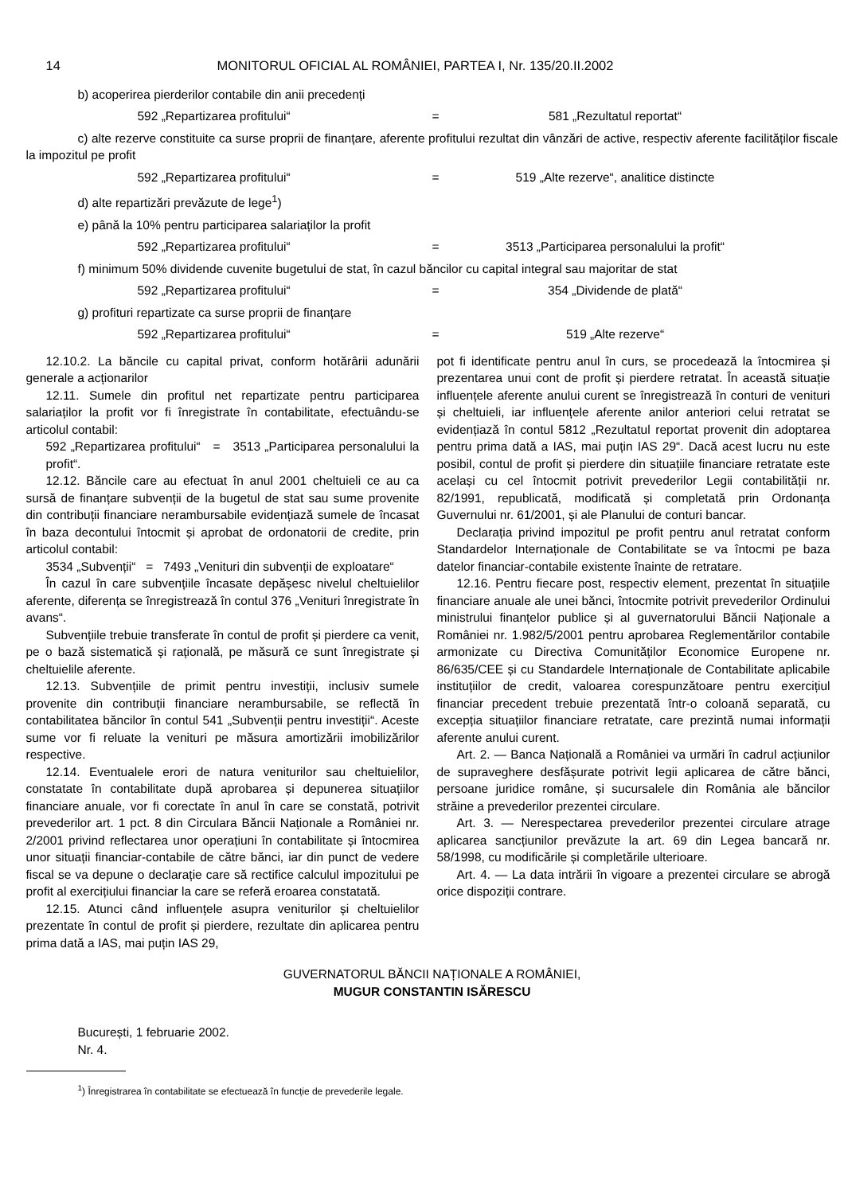14 MONITORUL OFICIAL AL ROMÂNIEI, PARTEA I, Nr. 135/20.II.2002
b) acoperirea pierderilor contabile din anii precedenți
592 „Repartizarea profitului“= 581 „Rezultatul reportat“
c) alte rezerve constituite ca surse proprii de finanțare, aferente profitului rezultat din vânzări de active, respectiv aferente facilităților fiscale la impozitul pe profit
592 „Repartizarea profitului“= 519 „Alte rezerve“, analitice distincte
d) alte repartizări prevăzute de lege<sup>1</sup>)
e) până la 10% pentru participarea salariaților la profit
592 „Repartizarea profitului“= 3513 „Participarea personalului la profit“
f) minimum 50% dividende cuvenite bugetului de stat, în cazul băncilor cu capital integral sau majoritar de stat
592 „Repartizarea profitului“= 354 „Dividende de plată“
g) profituri repartizate ca surse proprii de finanțare
592 „Repartizarea profitului“= 519 „Alte rezerve“
12.10.2. La băncile cu capital privat, conform hotărârii adunării generale a acționarilor
12.11. Sumele din profitul net repartizate pentru participarea salariaților la profit vor fi înregistrate în contabilitate, efectuându-se articolul contabil:
592 „Repartizarea profitului“ = 3513 „Participarea personalului la profit“.
12.12. Băncile care au efectuat în anul 2001 cheltuieli ce au ca sursă de finanțare subvenții de la bugetul de stat sau sume provenite din contribuții financiare nerambursabile evidențiază sumele de încasat în baza decontului întocmit și aprobat de ordonatorii de credite, prin articolul contabil:
3534 „Subvenții“ = 7493 „Venituri din subvenții de exploatare“
În cazul în care subvențiile încasate depășesc nivelul cheltuielilor aferente, diferența se înregistrează în contul 376 „Venituri înregistrate în avans“.
Subvențiile trebuie transferate în contul de profit și pierdere ca venit, pe o bază sistematică și rațională, pe măsură ce sunt înregistrate și cheltuielile aferente.
12.13. Subvențiile de primit pentru investiții, inclusiv sumele provenite din contribuții financiare nerambursabile, se reflectă în contabilitatea băncilor în contul 541 „Subvenții pentru investiții“. Aceste sume vor fi reluate la venituri pe măsura amortizării imobilizărilor respective.
12.14. Eventualele erori de natura veniturilor sau cheltuielilor, constatate în contabilitate după aprobarea și depunerea situațiilor financiare anuale, vor fi corectate în anul în care se constată, potrivit prevederilor art. 1 pct. 8 din Circulara Băncii Naționale a României nr. 2/2001 privind reflectarea unor operațiuni în contabilitate și întocmirea unor situații financiar-contabile de către bănci, iar din punct de vedere fiscal se va depune o declarație care să rectifice calculul impozitului pe profit al exercițiului financiar la care se referă eroarea constatată.
12.15. Atunci când influențele asupra veniturilor și cheltuielilor prezentate în contul de profit și pierdere, rezultate din aplicarea pentru prima dată a IAS, mai puțin IAS 29,
pot fi identificate pentru anul în curs, se procedează la întocmirea și prezentarea unui cont de profit și pierdere retratat. În această situație influențele aferente anului curent se înregistrează în conturi de venituri și cheltuieli, iar influențele aferente anilor anteriori celui retratat se evidențiază în contul 5812 „Rezultatul reportat provenit din adoptarea pentru prima dată a IAS, mai puțin IAS 29“. Dacă acest lucru nu este posibil, contul de profit și pierdere din situațiile financiare retratate este același cu cel întocmit potrivit prevederilor Legii contabilității nr. 82/1991, republicată, modificată și completată prin Ordonanța Guvernului nr. 61/2001, și ale Planului de conturi bancar.
Declarația privind impozitul pe profit pentru anul retratat conform Standardelor Internaționale de Contabilitate se va întocmi pe baza datelor financiar-contabile existente înainte de retratare.
12.16. Pentru fiecare post, respectiv element, prezentat în situațiile financiare anuale ale unei bănci, întocmite potrivit prevederilor Ordinului ministrului finanțelor publice și al guvernatorului Băncii Naționale a României nr. 1.982/5/2001 pentru aprobarea Reglementărilor contabile armonizate cu Directiva Comunităților Economice Europene nr. 86/635/CEE și cu Standardele Internaționale de Contabilitate aplicabile instituțiilor de credit, valoarea corespunzătoare pentru exercițiul financiar precedent trebuie prezentată într-o coloană separată, cu excepția situațiilor financiare retratate, care prezintă numai informații aferente anului curent.
Art. 2. — Banca Națională a României va urmări în cadrul acțiunilor de supraveghere desfășurate potrivit legii aplicarea de către bănci, persoane juridice române, și sucursalele din România ale băncilor străine a prevederilor prezentei circulare.
Art. 3. — Nerespectarea prevederilor prezentei circulare atrage aplicarea sancțiunilor prevăzute la art. 69 din Legea bancară nr. 58/1998, cu modificările și completările ulterioare.
Art. 4. — La data intrării în vigoare a prezentei circulare se abrogă orice dispoziții contrare.
GUVERNATORUL BĂNCII NAȚIONALE A ROMÂNIEI,
MUGUR CONSTANTIN ISĂRESCU
București, 1 februarie 2002.
Nr. 4.
<sup>1</sup>) Înregistrarea în contabilitate se efectuează în funcție de prevederile legale.